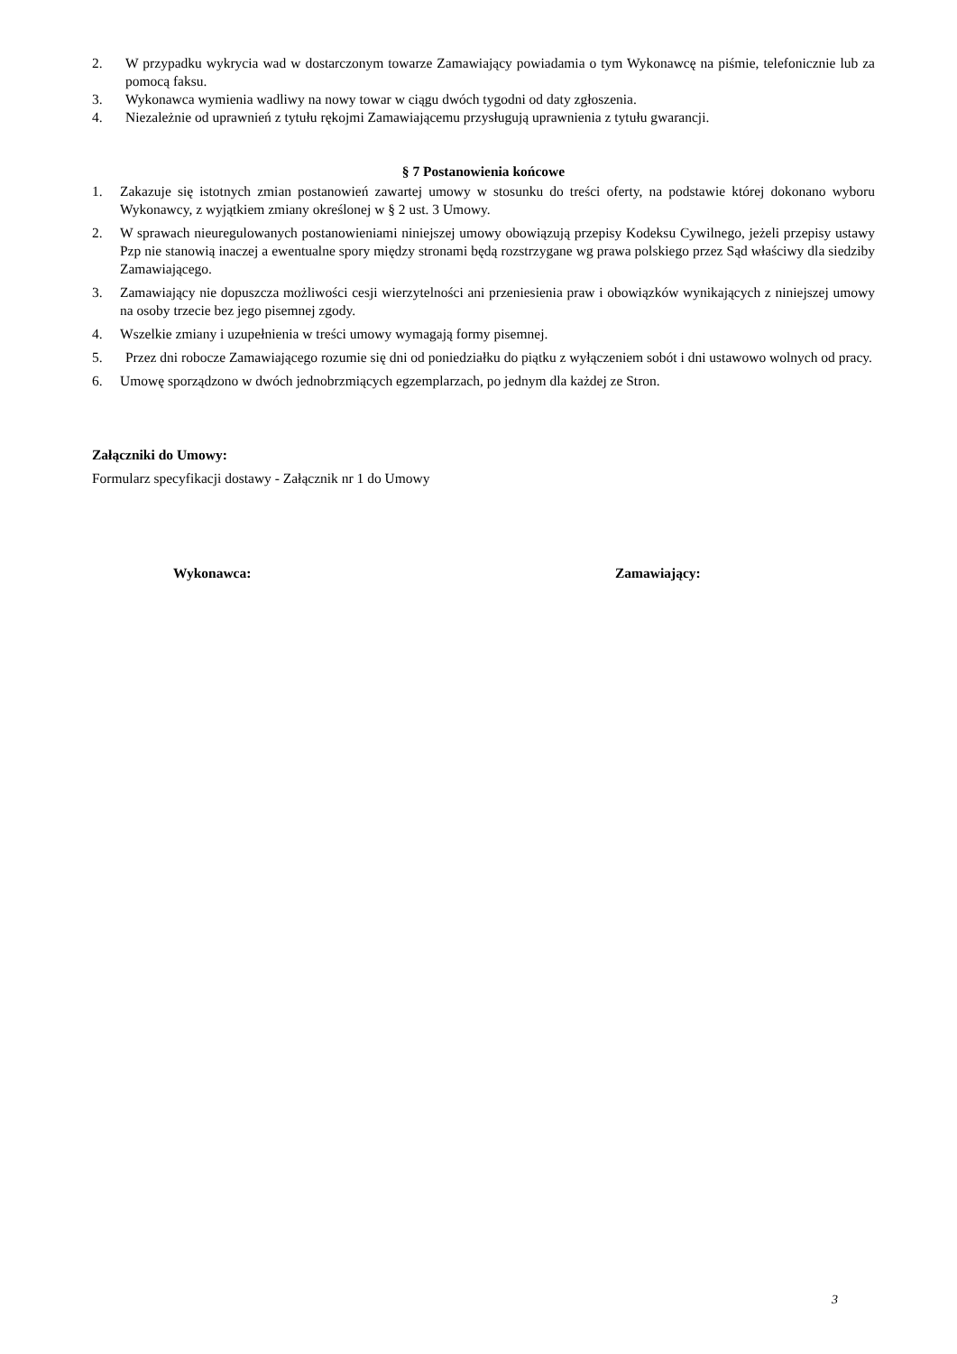2. W przypadku wykrycia wad w dostarczonym towarze Zamawiający powiadamia o tym Wykonawcę na piśmie, telefonicznie lub za pomocą faksu.
3. Wykonawca wymienia wadliwy na nowy towar w ciągu dwóch tygodni od daty zgłoszenia.
4. Niezależnie od uprawnień z tytułu rękojmi Zamawiającemu przysługują uprawnienia z tytułu gwarancji.
§ 7 Postanowienia końcowe
1. Zakazuje się istotnych zmian postanowień zawartej umowy w stosunku do treści oferty, na podstawie której dokonano wyboru Wykonawcy, z wyjątkiem zmiany określonej w § 2 ust. 3 Umowy.
2. W sprawach nieuregulowanych postanowieniami niniejszej umowy obowiązują przepisy Kodeksu Cywilnego, jeżeli przepisy ustawy Pzp nie stanowią inaczej a ewentualne spory między stronami będą rozstrzygane wg prawa polskiego przez Sąd właściwy dla siedziby Zamawiającego.
3. Zamawiający nie dopuszcza możliwości cesji wierzytelności ani przeniesienia praw i obowiązków wynikających z niniejszej umowy na osoby trzecie bez jego pisemnej zgody.
4. Wszelkie zmiany i uzupełnienia w treści umowy wymagają formy pisemnej.
5. Przez dni robocze Zamawiającego rozumie się dni od poniedziałku do piątku z wyłączeniem sobót i dni ustawowo wolnych od pracy.
6. Umowę sporządzono w dwóch jednobrzmiących egzemplarzach, po jednym dla każdej ze Stron.
Załączniki do Umowy:
Formularz specyfikacji dostawy - Załącznik nr 1 do Umowy
Wykonawca: Zamawiający:
3